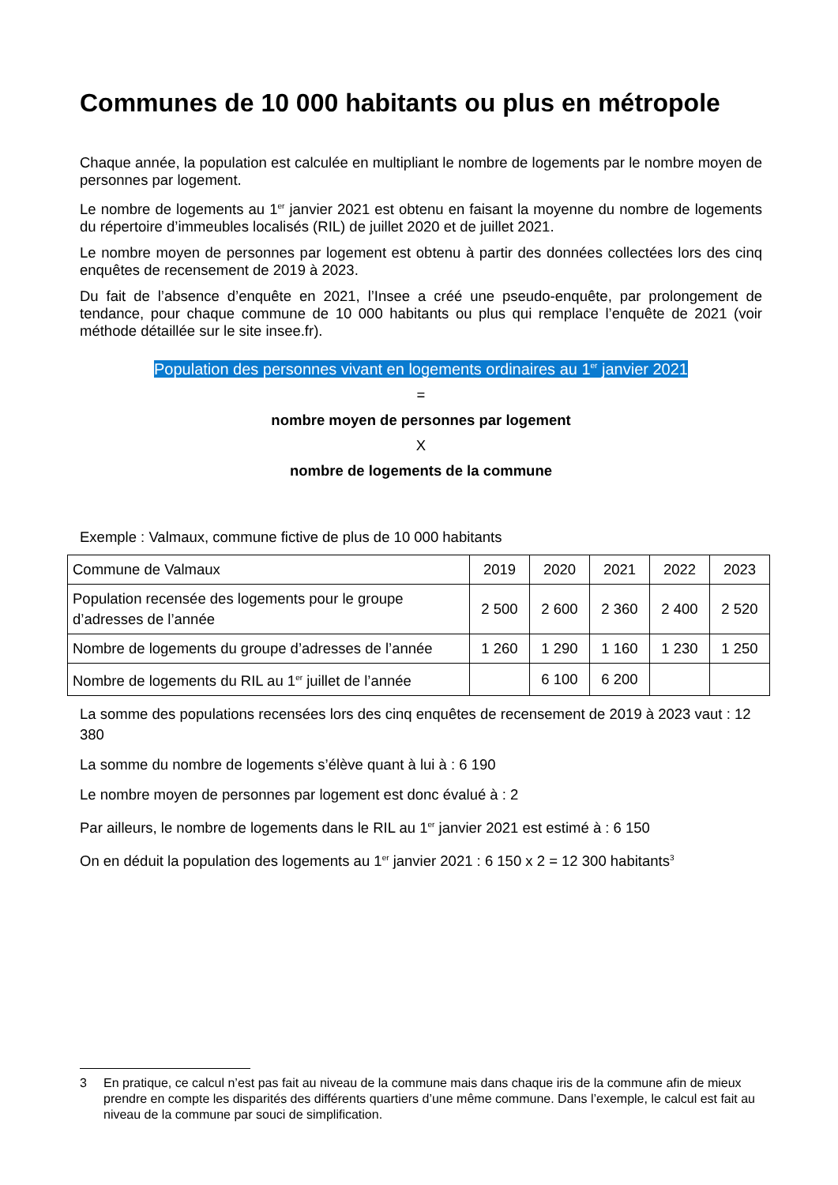Communes de 10 000 habitants ou plus en métropole
Chaque année, la population est calculée en multipliant le nombre de logements par le nombre moyen de personnes par logement.
Le nombre de logements au 1<sup>er</sup> janvier 2021 est obtenu en faisant la moyenne du nombre de logements du répertoire d’immeubles localisés (RIL) de juillet 2020 et de juillet 2021.
Le nombre moyen de personnes par logement est obtenu à partir des données collectées lors des cinq enquêtes de recensement de 2019 à 2023.
Du fait de l’absence d’enquête en 2021, l’Insee a créé une pseudo-enquête, par prolongement de tendance, pour chaque commune de 10 000 habitants ou plus qui remplace l’enquête de 2021 (voir méthode détaillée sur le site insee.fr).
Population des personnes vivant en logements ordinaires au 1<sup>er</sup> janvier 2021
=
nombre moyen de personnes par logement
X
nombre de logements de la commune
Exemple : Valmaux, commune fictive de plus de 10 000 habitants
| Commune de Valmaux | 2019 | 2020 | 2021 | 2022 | 2023 |
| Population recensée des logements pour le groupe d’adresses de l’année | 2 500 | 2 600 | 2 360 | 2 400 | 2 520 |
| Nombre de logements du groupe d’adresses de l’année | 1 260 | 1 290 | 1 160 | 1 230 | 1 250 |
| Nombre de logements du RIL au 1<sup>er</sup> juillet de l’année | | 6 100 | 6 200 | | |
La somme des populations recensées lors des cinq enquêtes de recensement de 2019 à 2023 vaut : 12 380
La somme du nombre de logements s’élève quant à lui à : 6 190
Le nombre moyen de personnes par logement est donc évalué à : 2
Par ailleurs, le nombre de logements dans le RIL au 1<sup>er</sup> janvier 2021 est estimé à : 6 150
On en déduit la population des logements au 1<sup>er</sup> janvier 2021 : 6 150 x 2 = 12 300 habitants<sup>3</sup>
3 En pratique, ce calcul n’est pas fait au niveau de la commune mais dans chaque iris de la commune afin de mieux prendre en compte les disparités des différents quartiers d’une même commune. Dans l’exemple, le calcul est fait au niveau de la commune par souci de simplification.